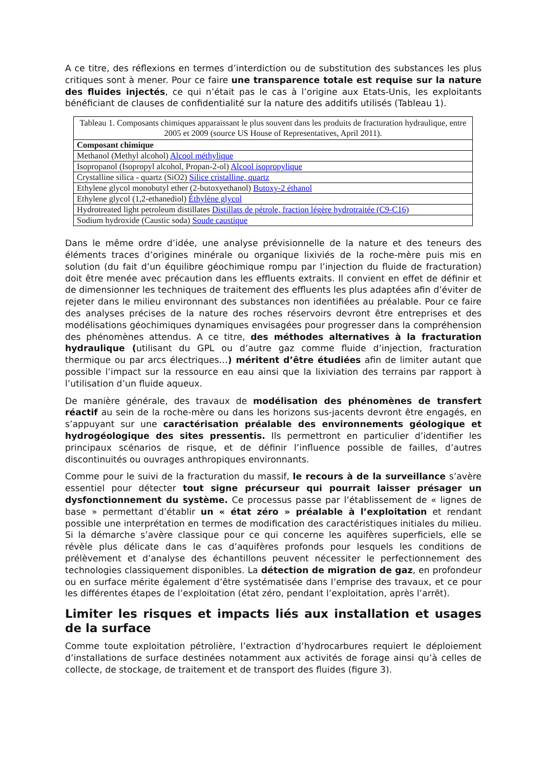A ce titre, des réflexions en termes d’interdiction ou de substitution des substances les plus critiques sont à mener. Pour ce faire une transparence totale est requise sur la nature des fluides injectés, ce qui n’était pas le cas à l’origine aux Etats-Unis, les exploitants bénéficiant de clauses de confidentialité sur la nature des additifs utilisés (Tableau 1).
Tableau 1. Composants chimiques apparaissant le plus souvent dans les produits de fracturation hydraulique, entre 2005 et 2009 (source US House of Representatives, April 2011).
| Composant chimique |
| --- |
| Methanol (Methyl alcohol) Alcool méthylique |
| Isopropanol (Isopropyl alcohol, Propan-2-ol) Alcool isopropylique |
| Crystalline silica - quartz (SiO2) Silice cristalline, quartz |
| Ethylene glycol monobutyl ether (2-butoxyethanol) Butoxy-2 éthanol |
| Ethylene glycol (1,2-ethanediol) Éthylène glycol |
| Hydrotreated light petroleum distillates Distillats de pétrole, fraction légère hydrotraitée (C9-C16) |
| Sodium hydroxide (Caustic soda) Soude caustique |
Dans le même ordre d’idée, une analyse prévisionnelle de la nature et des teneurs des éléments traces d’origines minérale ou organique lixiviés de la roche-mère puis mis en solution (du fait d’un équilibre géochimique rompu par l’injection du fluide de fracturation) doit être menée avec précaution dans les effluents extraits. Il convient en effet de définir et de dimensionner les techniques de traitement des effluents les plus adaptées afin d’éviter de rejeter dans le milieu environnant des substances non identifiées au préalable. Pour ce faire des analyses précises de la nature des roches réservoirs devront être entreprises et des modélisations géochimiques dynamiques envisagées pour progresser dans la compréhension des phénomènes attendus. A ce titre, des méthodes alternatives à la fracturation hydraulique (utilisant du GPL ou d’autre gaz comme fluide d’injection, fracturation thermique ou par arcs électriques…) méritent d’être étudiées afin de limiter autant que possible l’impact sur la ressource en eau ainsi que la lixiviation des terrains par rapport à l’utilisation d’un fluide aqueux.
De manière générale, des travaux de modélisation des phénomènes de transfert réactif au sein de la roche-mère ou dans les horizons sus-jacents devront être engagés, en s’appuyant sur une caractérisation préalable des environnements géologique et hydrogéologique des sites pressentis. Ils permettront en particulier d’identifier les principaux scénarios de risque, et de définir l’influence possible de failles, d’autres discontinuités ou ouvrages anthropiques environnants.
Comme pour le suivi de la fracturation du massif, le recours à de la surveillance s’avère essentiel pour détecter tout signe précurseur qui pourrait laisser présager un dysfonctionnement du système. Ce processus passe par l’établissement de « lignes de base » permettant d’établir un « état zéro » préalable à l’exploitation et rendant possible une interprétation en termes de modification des caractéristiques initiales du milieu. Si la démarche s’avère classique pour ce qui concerne les aquifères superficiels, elle se révèle plus délicate dans le cas d’aquifères profonds pour lesquels les conditions de prélèvement et d’analyse des échantillons peuvent nécessiter le perfectionnement des technologies classiquement disponibles. La détection de migration de gaz, en profondeur ou en surface mérite également d’être systématisée dans l’emprise des travaux, et ce pour les différentes étapes de l’exploitation (état zéro, pendant l’exploitation, après l’arrêt).
Limiter les risques et impacts liés aux installation et usages de la surface
Comme toute exploitation pétrolière, l’extraction d’hydrocarbures requiert le déploiement d’installations de surface destinées notamment aux activités de forage ainsi qu’à celles de collecte, de stockage, de traitement et de transport des fluides (figure 3).